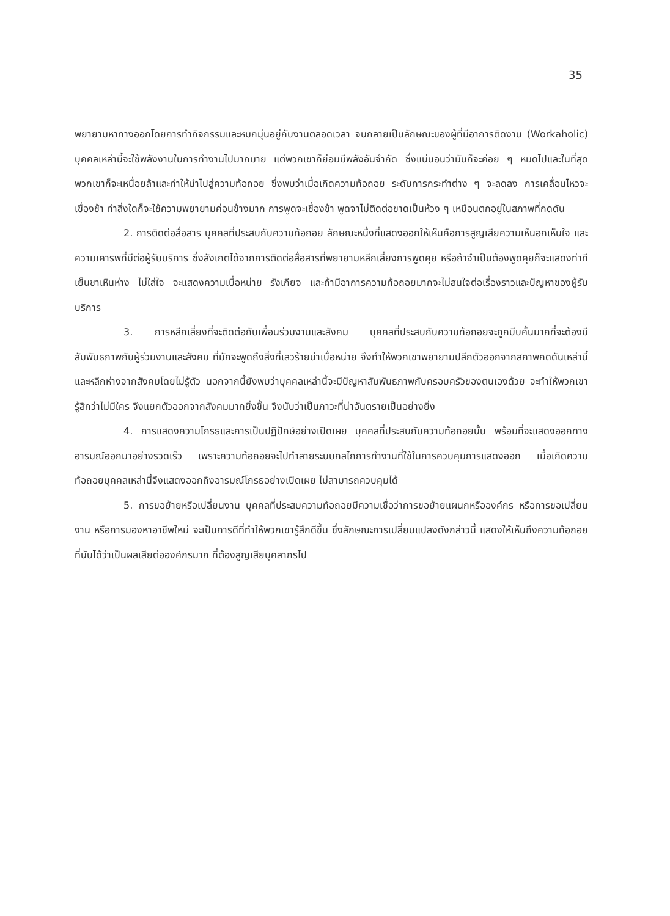35
พยายามหาทางออกโดยการทำกิจกรรมและหมกมุ่นอยู่กับงานตลอดเวลา จนกลายเป็นลักษณะของผู้ที่มีอาการติดงาน (Workaholic) บุคคลเหล่านี้จะใช้พลังงานในการทำงานไปมากมาย แต่พวกเขาก็ย่อมมีพลังอันจำกัด ซึ่งแน่นอนว่ามันก็จะค่อย ๆ หมดไปและในที่สุดพวกเขาก็จะเหนื่อยล้าและทำให้นำไปสู่ความท้อถอย ซึ่งพบว่าเมื่อเกิดความท้อถอย ระดับการกระทำต่าง ๆ จะลดลง การเคลื่อนไหวจะเชื่องช้า ทำสิ่งใดก็จะใช้ความพยายามค่อนข้างมาก การพูดจะเชื่องช้า พูดจาไม่ติดต่อขาดเป็นห้วง ๆ เหมือนตกอยู่ในสภาพที่กดดัน
2. การติดต่อสื่อสาร บุคคลที่ประสบกับความท้อถอย ลักษณะหนึ่งที่แสดงออกให้เห็นคือการสูญเสียความเห็นอกเห็นใจ และความเคารพที่มีต่อผู้รับบริการ ซึ่งสังเกตได้จากการติดต่อสื่อสารที่พยายามหลีกเลี่ยงการพูดคุย หรือถ้าจำเป็นต้องพูดคุยก็จะแสดงท่าทีเย็นชาเหินห่าง ไม่ใส่ใจ จะแสดงความเบื่อหน่าย รังเกียจ และถ้ามีอาการความท้อถอยมากจะไม่สนใจต่อเรื่องราวและปัญหาของผู้รับบริการ
3. การหลีกเลี่ยงที่จะติดต่อกับเพื่อนร่วมงานและสังคม บุคคลที่ประสบกับความท้อถอยจะถูกบีบคั้นมากที่จะต้องมีสัมพันธภาพกับผู้ร่วมงานและสังคม ที่มักจะพูดถึงสิ่งที่เลวร้ายน่าเบื่อหน่าย จึงทำให้พวกเขาพยายามปลีกตัวออกจากสภาพกดดันเหล่านี้ และหลีกห่างจากสังคมโดยไม่รู้ตัว นอกจากนี้ยังพบว่าบุคคลเหล่านี้จะมีปัญหาสัมพันธภาพกับครอบครัวของตนเองด้วย จะทำให้พวกเขารู้สึกว่าไม่มีใคร จึงแยกตัวออกจากสังคมมากยิ่งขึ้น จึงนับว่าเป็นภาวะที่น่าอันตรายเป็นอย่างยิ่ง
4. การแสดงความโกรธและการเป็นปฏิปักษ์อย่างเปิดเผย บุคคลที่ประสบกับความท้อถอยนั้น พร้อมที่จะแสดงออกทางอารมณ์ออกมาอย่างรวดเร็ว เพราะความท้อถอยจะไปทำลายระบบกลไกการทำงานที่ใช้ในการควบคุมการแสดงออก เมื่อเกิดความท้อถอยบุคคลเหล่านี้จึงแสดงออกถึงอารมณ์โกรธอย่างเปิดเผย ไม่สามารถควบคุมได้
5. การขอย้ายหรือเปลี่ยนงาน บุคคลที่ประสบความท้อถอยมีความเชื่อว่าการขอย้ายแผนกหรือองค์กร หรือการขอเปลี่ยนงาน หรือการมองหาอาชีพใหม่ จะเป็นการดีที่ทำให้พวกเขารู้สึกดีขึ้น ซึ่งลักษณะการเปลี่ยนแปลงดังกล่าวนี้ แสดงให้เห็นถึงความท้อถอยที่นับได้ว่าเป็นผลเสียต่อองค์กรมาก ที่ต้องสูญเสียบุคลากรไป